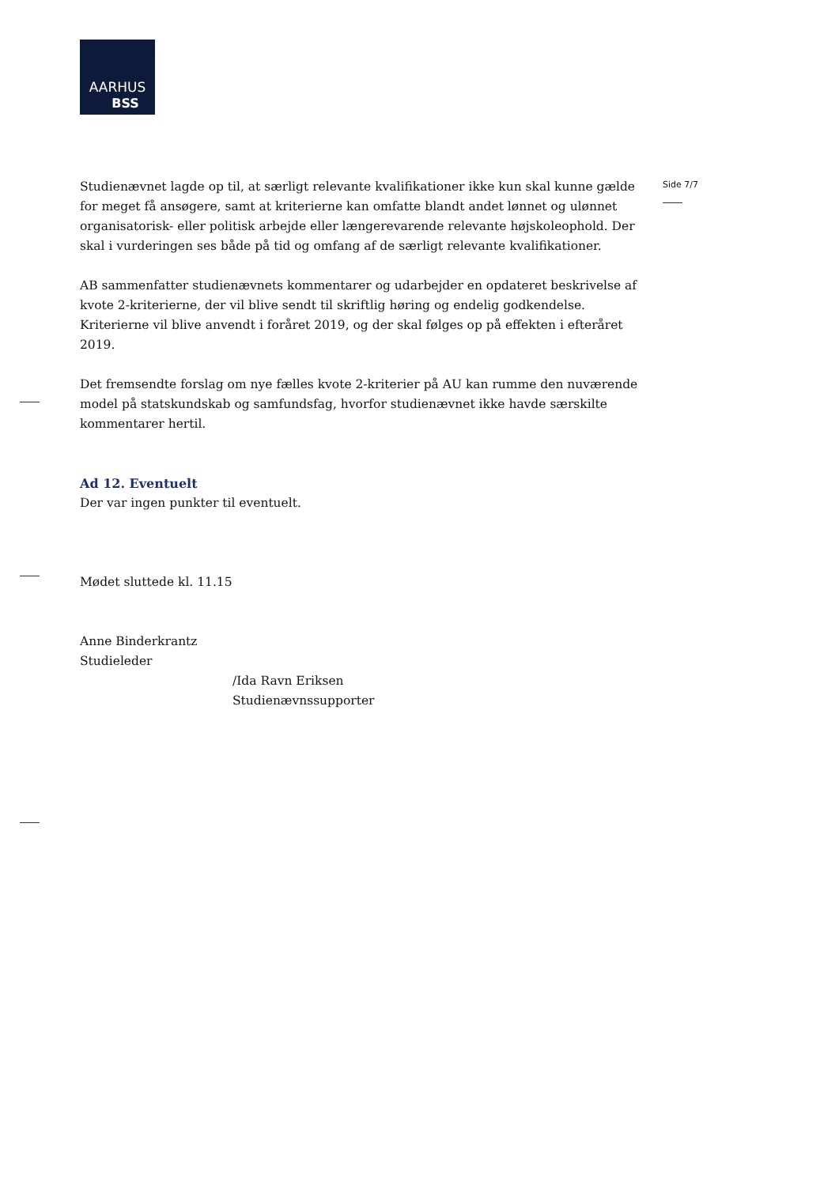AARHUS
BSS
Side 7/7
Studienævnet lagde op til, at særligt relevante kvalifikationer ikke kun skal kunne gælde for meget få ansøgere, samt at kriterierne kan omfatte blandt andet lønnet og ulønnet organisatorisk- eller politisk arbejde eller længerevarende relevante højskoleophold. Der skal i vurderingen ses både på tid og omfang af de særligt relevante kvalifikationer.
AB sammenfatter studienævnets kommentarer og udarbejder en opdateret beskrivelse af kvote 2-kriterierne, der vil blive sendt til skriftlig høring og endelig godkendelse. Kriterierne vil blive anvendt i foråret 2019, og der skal følges op på effekten i efteråret 2019.
Det fremsendte forslag om nye fælles kvote 2-kriterier på AU kan rumme den nuværende model på statskundskab og samfundsfag, hvorfor studienævnet ikke havde særskilte kommentarer hertil.
Ad 12. Eventuelt
Der var ingen punkter til eventuelt.
Mødet sluttede kl. 11.15
Anne Binderkrantz
Studieleder
/Ida Ravn Eriksen
Studienævnssupporter